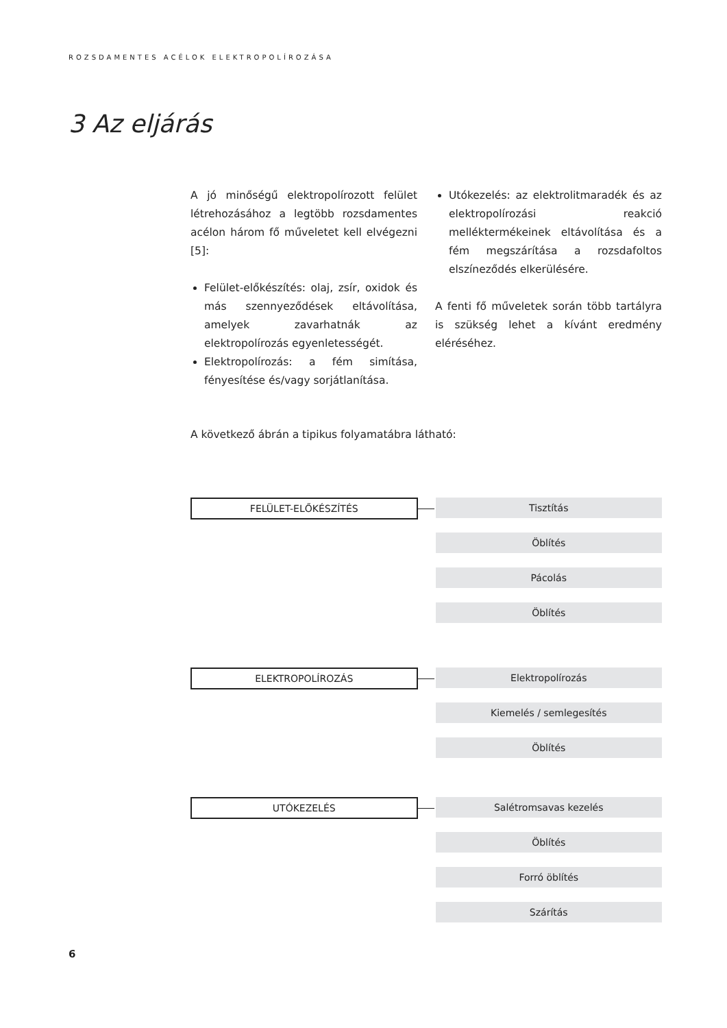ROZSDAMENTES ACÉLOK ELEKTROPOLÍROZÁSA
3 Az eljárás
A jó minőségű elektropolírozott felület létrehozásához a legtöbb rozsdamentes acélon három fő műveletet kell elvégezni [5]:
Felület-előkészítés: olaj, zsír, oxidok és más szennyeződések eltávolítása, amelyek zavarhatnák az elektropolírozás egyenletességét.
Elektropolírozás: a fém simítása, fényesítése és/vagy sorjátlanítása.
Utókezelés: az elektrolitmaradék és az elektropolírozási reakció melléktermékeinek eltávolítása és a fém megszárítása a rozsdafoltos elszíneződés elkerülésére.
A fenti fő műveletek során több tartályra is szükség lehet a kívánt eredmény eléréséhez.
A következő ábrán a tipikus folyamatábra látható:
FELÜLET-ELŐKÉSZÍTÉS
Tisztítás
Öblítés
Pácolás
Öblítés
ELEKTROPOLÍROZÁS
Elektropolírozás
Kiemelés / semlegesítés
Öblítés
UTÓKEZELÉS
Salétromsavas kezelés
Öblítés
Forró öblítés
Szárítás
6